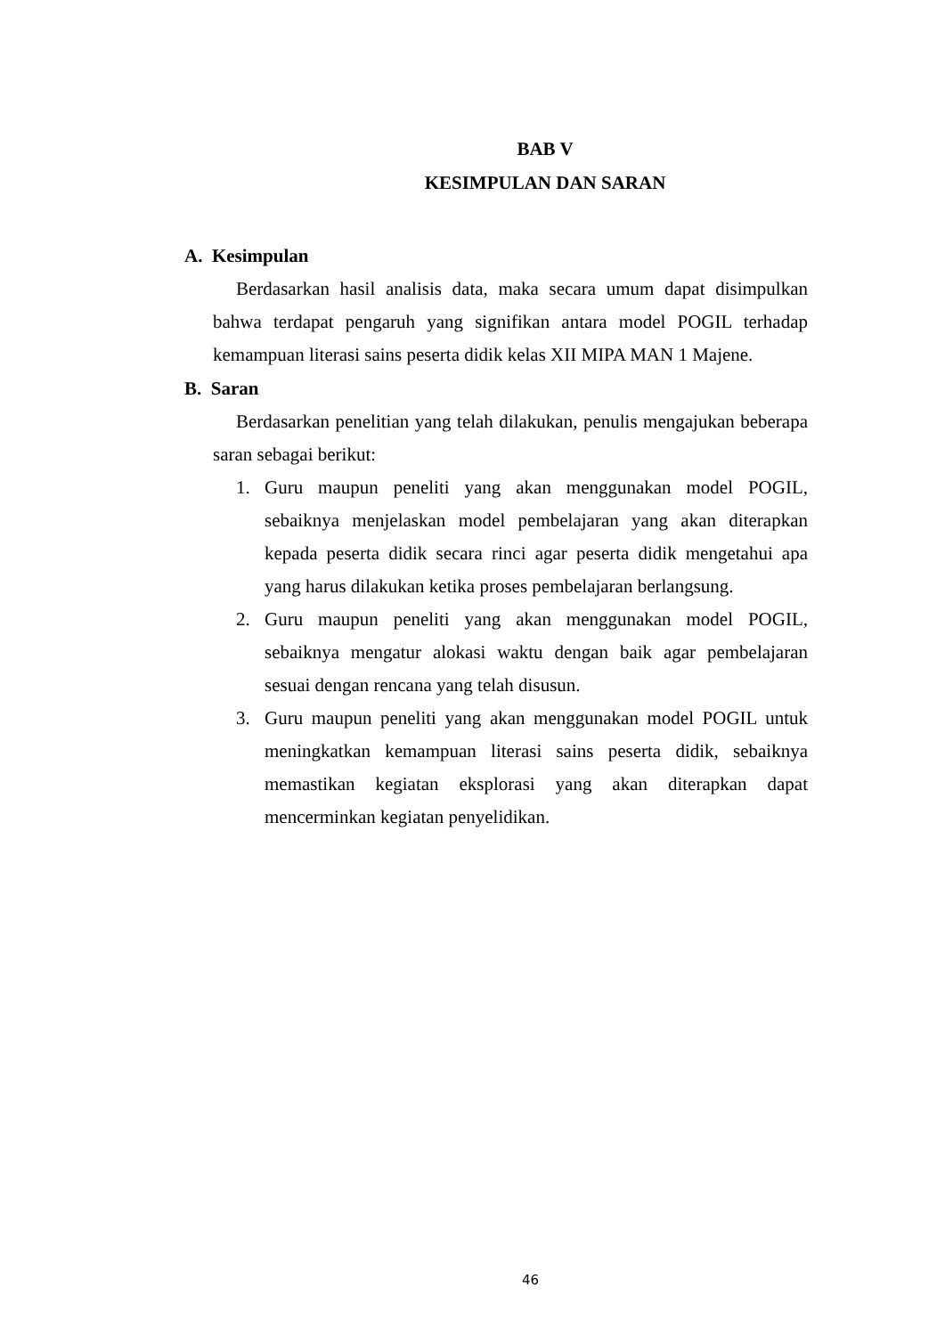BAB V
KESIMPULAN DAN SARAN
A. Kesimpulan
Berdasarkan hasil analisis data, maka secara umum dapat disimpulkan bahwa terdapat pengaruh yang signifikan antara model POGIL terhadap kemampuan literasi sains peserta didik kelas XII MIPA MAN 1 Majene.
B. Saran
Berdasarkan penelitian yang telah dilakukan, penulis mengajukan beberapa saran sebagai berikut:
1. Guru maupun peneliti yang akan menggunakan model POGIL, sebaiknya menjelaskan model pembelajaran yang akan diterapkan kepada peserta didik secara rinci agar peserta didik mengetahui apa yang harus dilakukan ketika proses pembelajaran berlangsung.
2. Guru maupun peneliti yang akan menggunakan model POGIL, sebaiknya mengatur alokasi waktu dengan baik agar pembelajaran sesuai dengan rencana yang telah disusun.
3. Guru maupun peneliti yang akan menggunakan model POGIL untuk meningkatkan kemampuan literasi sains peserta didik, sebaiknya memastikan kegiatan eksplorasi yang akan diterapkan dapat mencerminkan kegiatan penyelidikan.
46